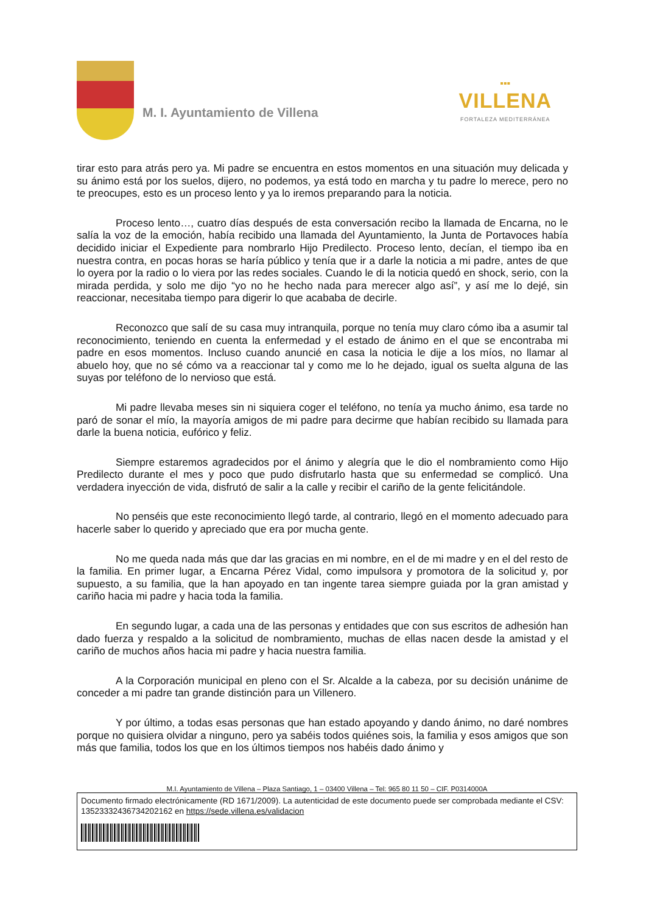M. I. Ayuntamiento de Villena
▪▪▪
VILLENA
FORTALEZA MEDITERRÁNEA
tirar esto para atrás pero ya. Mi padre se encuentra en estos momentos en una situación muy delicada y su ánimo está por los suelos, dijero, no podemos, ya está todo en marcha y tu padre lo merece, pero no te preocupes, esto es un proceso lento y ya lo iremos preparando para la noticia.
Proceso lento…, cuatro días después de esta conversación recibo la llamada de Encarna, no le salía la voz de la emoción, había recibido una llamada del Ayuntamiento, la Junta de Portavoces había decidido iniciar el Expediente para nombrarlo Hijo Predilecto. Proceso lento, decían, el tiempo iba en nuestra contra, en pocas horas se haría público y tenía que ir a darle la noticia a mi padre, antes de que lo oyera por la radio o lo viera por las redes sociales. Cuando le di la noticia quedó en shock, serio, con la mirada perdida, y solo me dijo “yo no he hecho nada para merecer algo así”, y así me lo dejé, sin reaccionar, necesitaba tiempo para digerir lo que acababa de decirle.
Reconozco que salí de su casa muy intranquila, porque no tenía muy claro cómo iba a asumir tal reconocimiento, teniendo en cuenta la enfermedad y el estado de ánimo en el que se encontraba mi padre en esos momentos. Incluso cuando anuncié en casa la noticia le dije a los míos, no llamar al abuelo hoy, que no sé cómo va a reaccionar tal y como me lo he dejado, igual os suelta alguna de las suyas por teléfono de lo nervioso que está.
Mi padre llevaba meses sin ni siquiera coger el teléfono, no tenía ya mucho ánimo, esa tarde no paró de sonar el mío, la mayoría amigos de mi padre para decirme que habían recibido su llamada para darle la buena noticia, eufórico y feliz.
Siempre estaremos agradecidos por el ánimo y alegría que le dio el nombramiento como Hijo Predilecto durante el mes y poco que pudo disfrutarlo hasta que su enfermedad se complicó. Una verdadera inyección de vida, disfrutó de salir a la calle y recibir el cariño de la gente felicitándole.
No penséis que este reconocimiento llegó tarde, al contrario, llegó en el momento adecuado para hacerle saber lo querido y apreciado que era por mucha gente.
No me queda nada más que dar las gracias en mi nombre, en el de mi madre y en el del resto de la familia. En primer lugar, a Encarna Pérez Vidal, como impulsora y promotora de la solicitud y, por supuesto, a su familia, que la han apoyado en tan ingente tarea siempre guiada por la gran amistad y cariño hacia mi padre y hacia toda la familia.
En segundo lugar, a cada una de las personas y entidades que con sus escritos de adhesión han dado fuerza y respaldo a la solicitud de nombramiento, muchas de ellas nacen desde la amistad y el cariño de muchos años hacia mi padre y hacia nuestra familia.
A la Corporación municipal en pleno con el Sr. Alcalde a la cabeza, por su decisión unánime de conceder a mi padre tan grande distinción para un Villenero.
Y por último, a todas esas personas que han estado apoyando y dando ánimo, no daré nombres porque no quisiera olvidar a ninguno, pero ya sabéis todos quiénes sois, la familia y esos amigos que son más que familia, todos los que en los últimos tiempos nos habéis dado ánimo y
M.I. Ayuntamiento de Villena – Plaza Santiago, 1 – 03400 Villena – Tel: 965 80 11 50 – CIF. P0314000A
Documento firmado electrónicamente (RD 1671/2009). La autenticidad de este documento puede ser comprobada mediante el CSV: 13523332436734202162 en https://sede.villena.es/validacion